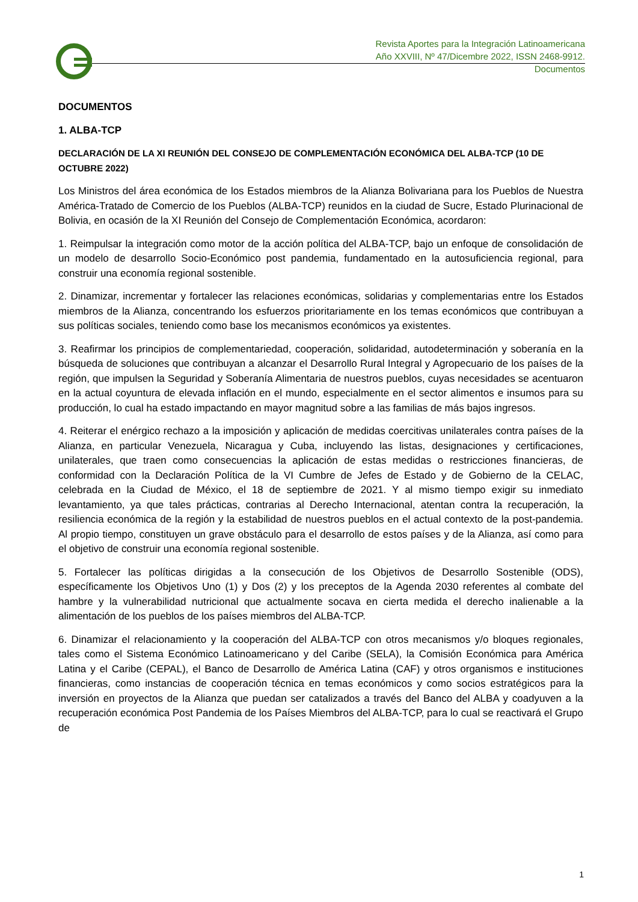Revista Aportes para la Integración Latinoamericana
Año XXVIII, Nº 47/Dicembre 2022, ISSN 2468-9912.
Documentos
DOCUMENTOS
1. ALBA-TCP
DECLARACIÓN DE LA XI REUNIÓN DEL CONSEJO DE COMPLEMENTACIÓN ECONÓMICA DEL ALBA-TCP (10 DE OCTUBRE 2022)
Los Ministros del área económica de los Estados miembros de la Alianza Bolivariana para los Pueblos de Nuestra América-Tratado de Comercio de los Pueblos (ALBA-TCP) reunidos en la ciudad de Sucre, Estado Plurinacional de Bolivia, en ocasión de la XI Reunión del Consejo de Complementación Económica, acordaron:
1. Reimpulsar la integración como motor de la acción política del ALBA-TCP, bajo un enfoque de consolidación de un modelo de desarrollo Socio-Económico post pandemia, fundamentado en la autosuficiencia regional, para construir una economía regional sostenible.
2. Dinamizar, incrementar y fortalecer las relaciones económicas, solidarias y complementarias entre los Estados miembros de la Alianza, concentrando los esfuerzos prioritariamente en los temas económicos que contribuyan a sus políticas sociales, teniendo como base los mecanismos económicos ya existentes.
3. Reafirmar los principios de complementariedad, cooperación, solidaridad, autodeterminación y soberanía en la búsqueda de soluciones que contribuyan a alcanzar el Desarrollo Rural Integral y Agropecuario de los países de la región, que impulsen la Seguridad y Soberanía Alimentaria de nuestros pueblos, cuyas necesidades se acentuaron en la actual coyuntura de elevada inflación en el mundo, especialmente en el sector alimentos e insumos para su producción, lo cual ha estado impactando en mayor magnitud sobre a las familias de más bajos ingresos.
4. Reiterar el enérgico rechazo a la imposición y aplicación de medidas coercitivas unilaterales contra países de la Alianza, en particular Venezuela, Nicaragua y Cuba, incluyendo las listas, designaciones y certificaciones, unilaterales, que traen como consecuencias la aplicación de estas medidas o restricciones financieras, de conformidad con la Declaración Política de la VI Cumbre de Jefes de Estado y de Gobierno de la CELAC, celebrada en la Ciudad de México, el 18 de septiembre de 2021. Y al mismo tiempo exigir su inmediato levantamiento, ya que tales prácticas, contrarias al Derecho Internacional, atentan contra la recuperación, la resiliencia económica de la región y la estabilidad de nuestros pueblos en el actual contexto de la post-pandemia. Al propio tiempo, constituyen un grave obstáculo para el desarrollo de estos países y de la Alianza, así como para el objetivo de construir una economía regional sostenible.
5. Fortalecer las políticas dirigidas a la consecución de los Objetivos de Desarrollo Sostenible (ODS), específicamente los Objetivos Uno (1) y Dos (2) y los preceptos de la Agenda 2030 referentes al combate del hambre y la vulnerabilidad nutricional que actualmente socava en cierta medida el derecho inalienable a la alimentación de los pueblos de los países miembros del ALBA-TCP.
6. Dinamizar el relacionamiento y la cooperación del ALBA-TCP con otros mecanismos y/o bloques regionales, tales como el Sistema Económico Latinoamericano y del Caribe (SELA), la Comisión Económica para América Latina y el Caribe (CEPAL), el Banco de Desarrollo de América Latina (CAF) y otros organismos e instituciones financieras, como instancias de cooperación técnica en temas económicos y como socios estratégicos para la inversión en proyectos de la Alianza que puedan ser catalizados a través del Banco del ALBA y coadyuven a la recuperación económica Post Pandemia de los Países Miembros del ALBA-TCP, para lo cual se reactivará el Grupo de
1